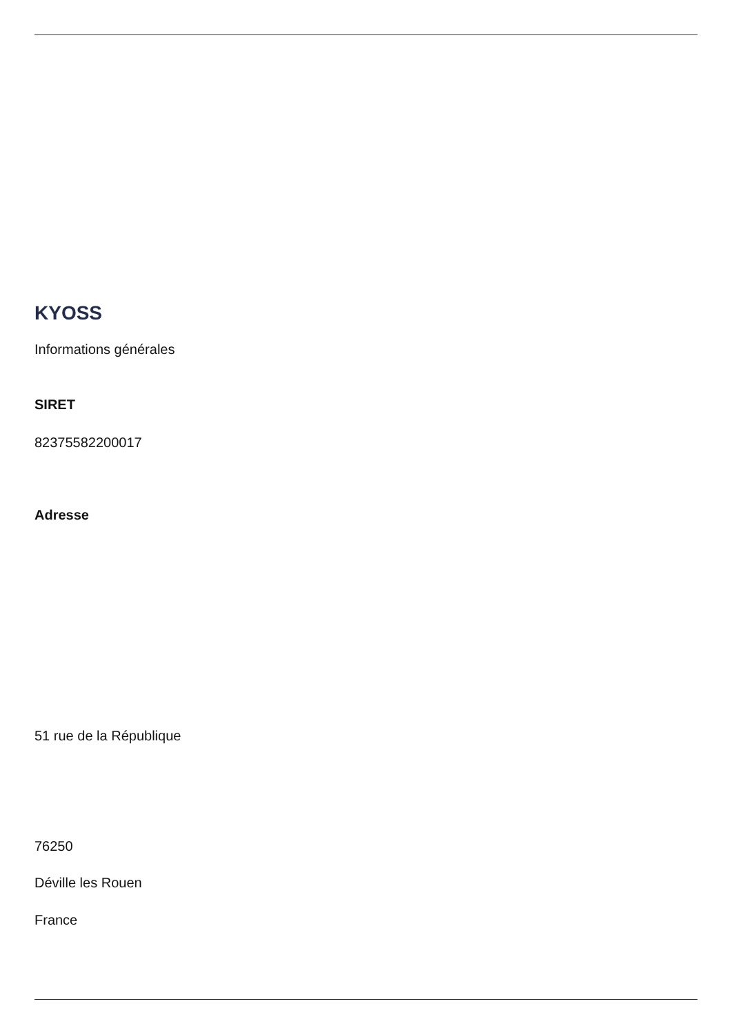KYOSS
Informations générales
SIRET
82375582200017
Adresse
51 rue de la République
76250
Déville les Rouen
France